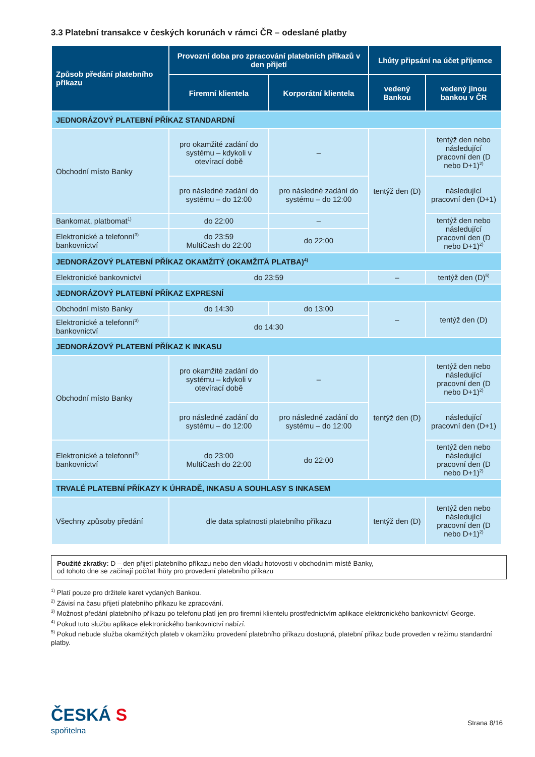3.3 Platební transakce v českých korunách v rámci ČR – odeslané platby
| Způsob předání platebního příkazu | Provozní doba pro zpracování platebních příkazů v den přijetí | | Lhůty připsání na účet příjemce | |
| --- | --- | --- | --- | --- |
| | Firemní klientela | Korporátní klientela | vedený Bankou | vedený jinou bankou v ČR |
| JEDNORÁZOVÝ PLATEBNÍ PŘÍKAZ STANDARDNÍ | | | | |
| Obchodní místo Banky | pro okamžité zadání do systému – kdykoli v otevírací době | – | tentýž den (D) | tentýž den nebo následující pracovní den (D nebo D+1)<sup>2)</sup> |
| | pro následné zadání do systému – do 12:00 | pro následné zadání do systému – do 12:00 | | následující pracovní den (D+1) |
| Bankomat, platbomat<sup>1)</sup> | do 22:00 | – | | tentýž den nebo následující pracovní den (D nebo D+1)<sup>2)</sup> |
| Elektronické a telefonní<sup>3)</sup> bankovnictví | do 23:59 MultiCash do 22:00 | do 22:00 | | |
| JEDNORÁZOVÝ PLATEBNÍ PŘÍKAZ OKAMŽITÝ (OKAMŽITÁ PLATBA)<sup>4)</sup> | | | | |
| Elektronické bankovnictví | do 23:59 | | – | tentýž den (D)<sup>5)</sup> |
| JEDNORÁZOVÝ PLATEBNÍ PŘÍKAZ EXPRESNÍ | | | | |
| Obchodní místo Banky | do 14:30 | do 13:00 | – | tentýž den (D) |
| Elektronické a telefonní<sup>3)</sup> bankovnictví | do 14:30 | | | |
| JEDNORÁZOVÝ PLATEBNÍ PŘÍKAZ K INKASU | | | | |
| Obchodní místo Banky | pro okamžité zadání do systému – kdykoli v otevírací době | – | tentýž den (D) | tentýž den nebo následující pracovní den (D nebo D+1)<sup>2)</sup> |
| | pro následné zadání do systému – do 12:00 | pro následné zadání do systému – do 12:00 | | následující pracovní den (D+1) |
| Elektronické a telefonní<sup>3)</sup> bankovnictví | do 23:00 MultiCash do 22:00 | do 22:00 | | tentýž den nebo následující pracovní den (D nebo D+1)<sup>2)</sup> |
| TRVALÉ PLATEBNÍ PŘÍKAZY K ÚHRADĚ, INKASU A SOUHLASY S INKASEM | | | | |
| Všechny způsoby předání | dle data splatnosti platebního příkazu | | tentýž den (D) | tentýž den nebo následující pracovní den (D nebo D+1)<sup>2)</sup> |
Použité zkratky: D – den přijetí platebního příkazu nebo den vkladu hotovosti v obchodním místě Banky,
od tohoto dne se začínají počítat lhůty pro provedení platebního příkazu
<sup>1)</sup> Platí pouze pro držitele karet vydaných Bankou.
<sup>2)</sup> Závisí na času přijetí platebního příkazu ke zpracování.
<sup>3)</sup> Možnost předání platebního příkazu po telefonu platí jen pro firemní klientelu prostřednictvím aplikace elektronického bankovnictví George.
<sup>4)</sup> Pokud tuto službu aplikace elektronického bankovnictví nabízí.
<sup>5)</sup> Pokud nebude služba okamžitých plateb v okamžiku provedení platebního příkazu dostupná, platební příkaz bude proveden v režimu standardní platby.
ČESKÁ S
spořitelna
Strana 8/16